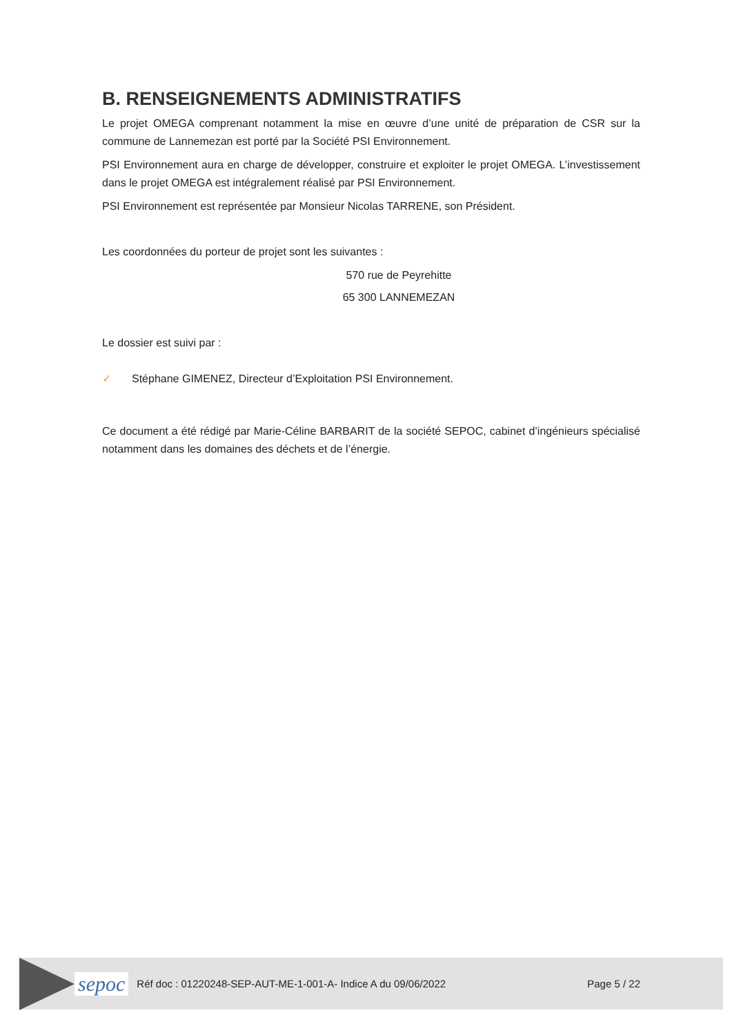B. RENSEIGNEMENTS ADMINISTRATIFS
Le projet OMEGA comprenant notamment la mise en œuvre d’une unité de préparation de CSR sur la commune de Lannemezan est porté par la Société PSI Environnement.
PSI Environnement aura en charge de développer, construire et exploiter le projet OMEGA. L’investissement dans le projet OMEGA est intégralement réalisé par PSI Environnement.
PSI Environnement est représentée par Monsieur Nicolas TARRENE, son Président.
Les coordonnées du porteur de projet sont les suivantes :
570 rue de Peyrehitte
65 300 LANNEMEZAN
Le dossier est suivi par :
✓ Stéphane GIMENEZ, Directeur d’Exploitation PSI Environnement.
Ce document a été rédigé par Marie-Céline BARBARIT de la société SEPOC, cabinet d’ingénieurs spécialisé notamment dans les domaines des déchets et de l’énergie.
sepoc Réf doc : 01220248-SEP-AUT-ME-1-001-A- Indice A du 09/06/2022 Page 5 / 22